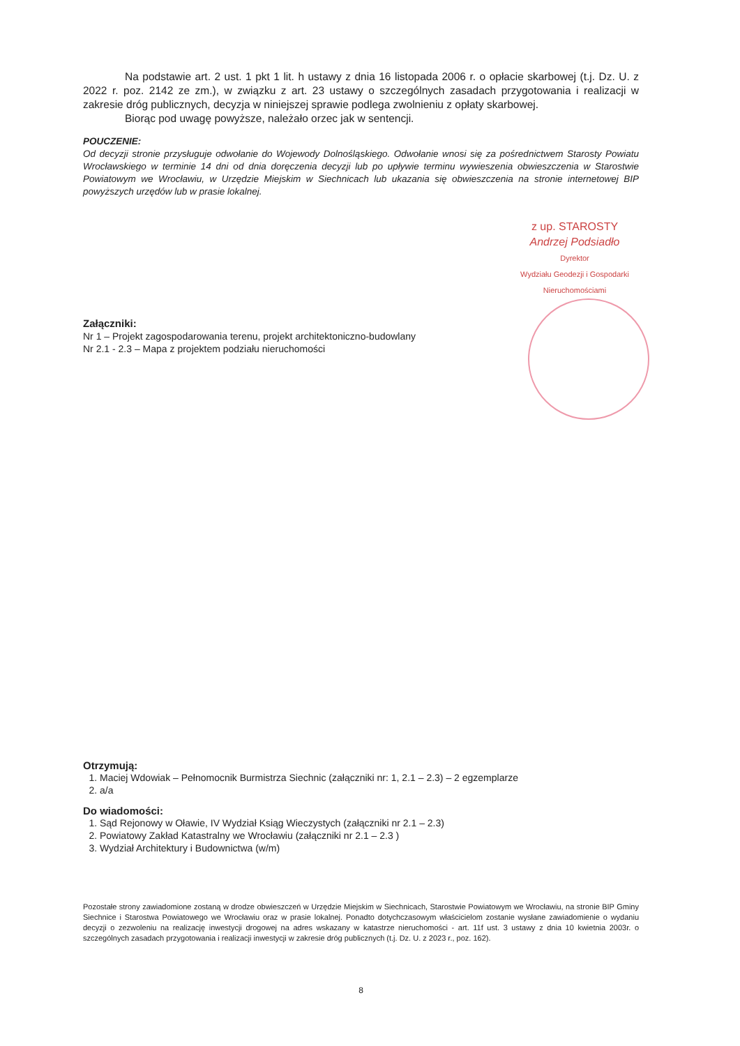Na podstawie art. 2 ust. 1 pkt 1 lit. h ustawy z dnia 16 listopada 2006 r. o opłacie skarbowej (t.j. Dz. U. z 2022 r. poz. 2142 ze zm.), w związku z art. 23 ustawy o szczególnych zasadach przygotowania i realizacji w zakresie dróg publicznych, decyzja w niniejszej sprawie podlega zwolnieniu z opłaty skarbowej.
Biorąc pod uwagę powyższe, należało orzec jak w sentencji.
POUCZENIE:
Od decyzji stronie przysługuje odwołanie do Wojewody Dolnośląskiego. Odwołanie wnosi się za pośrednictwem Starosty Powiatu Wrocławskiego w terminie 14 dni od dnia doręczenia decyzji lub po upływie terminu wywieszenia obwieszczenia w Starostwie Powiatowym we Wrocławiu, w Urzędzie Miejskim w Siechnicach lub ukazania się obwieszczenia na stronie internetowej BIP powyższych urzędów lub w prasie lokalnej.
z up. STAROSTY
Andrzej Podsiadło
Dyrektor
Wydziału Geodezji i Gospodarki Nieruchomościami
Załączniki:
Nr 1 – Projekt zagospodarowania terenu, projekt architektoniczno-budowlany
Nr 2.1 - 2.3 – Mapa z projektem podziału nieruchomości
Otrzymują:
1. Maciej Wdowiak – Pełnomocnik Burmistrza Siechnic (załączniki nr: 1, 2.1 – 2.3) – 2 egzemplarze
2. a/a
Do wiadomości:
1. Sąd Rejonowy w Oławie, IV Wydział Ksiąg Wieczystych (załączniki nr 2.1 – 2.3)
2. Powiatowy Zakład Katastralny we Wrocławiu (załączniki nr 2.1 – 2.3 )
3. Wydział Architektury i Budownictwa (w/m)
Pozostałe strony zawiadomione zostaną w drodze obwieszczeń w Urzędzie Miejskim w Siechnicach, Starostwie Powiatowym we Wrocławiu, na stronie BIP Gminy Siechnice i Starostwa Powiatowego we Wrocławiu oraz w prasie lokalnej. Ponadto dotychczasowym właścicielom zostanie wysłane zawiadomienie o wydaniu decyzji o zezwoleniu na realizację inwestycji drogowej na adres wskazany w katastrze nieruchomości - art. 11f ust. 3 ustawy z dnia 10 kwietnia 2003r. o szczególnych zasadach przygotowania i realizacji inwestycji w zakresie dróg publicznych (t.j. Dz. U. z 2023 r., poz. 162).
8